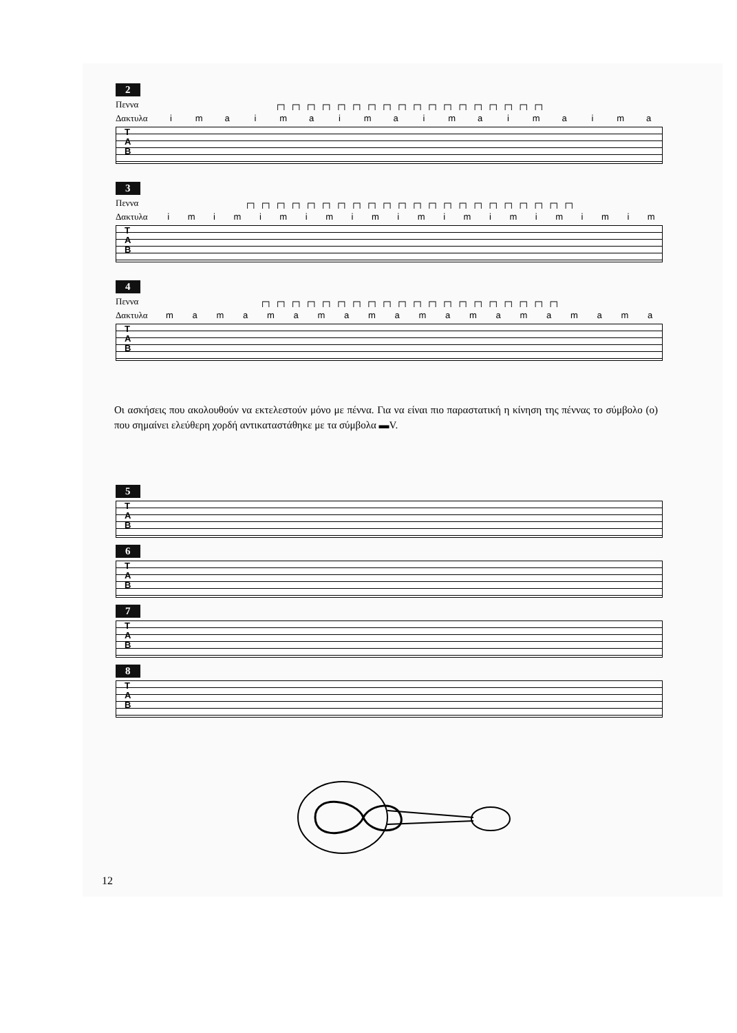2
Πεννα ┌┐ ┌┐ ┌┐ ┌┐ ┌┐ ┌┐ ┌┐ ┌┐ ┌┐ ┌┐ ┌┐ ┌┐ ┌┐ ┌┐ ┌┐ ┌┐ ┌┐ ┌┐
Δακτυλα imaimaimaimaimaima
T
A
B
3
Πεννα ┌┐ ┌┐ ┌┐ ┌┐ ┌┐ ┌┐ ┌┐ ┌┐ ┌┐ ┌┐ ┌┐ ┌┐ ┌┐ ┌┐ ┌┐ ┌┐ ┌┐ ┌┐ ┌┐ ┌┐ ┌┐ ┌┐
Δακτυλα imimimimimimimimimimim
T
A
B
4
Πεννα ┌┐ ┌┐ ┌┐ ┌┐ ┌┐ ┌┐ ┌┐ ┌┐ ┌┐ ┌┐ ┌┐ ┌┐ ┌┐ ┌┐ ┌┐ ┌┐ ┌┐ ┌┐ ┌┐ ┌┐
Δακτυλα mamamamamamamamamama
T
A
B
Οι ασκήσεις που ακολουθούν να εκτελεστούν μόνο με πέννα. Για να είναι πιο παραστατική η κίνηση της πέννας το σύμβολο (o) που σημαίνει ελεύθερη χορδή αντικαταστάθηκε με τα σύμβολα ▬V.
5
T
A
B
6
T
A
B
7
T
A
B
8
T
A
B
12